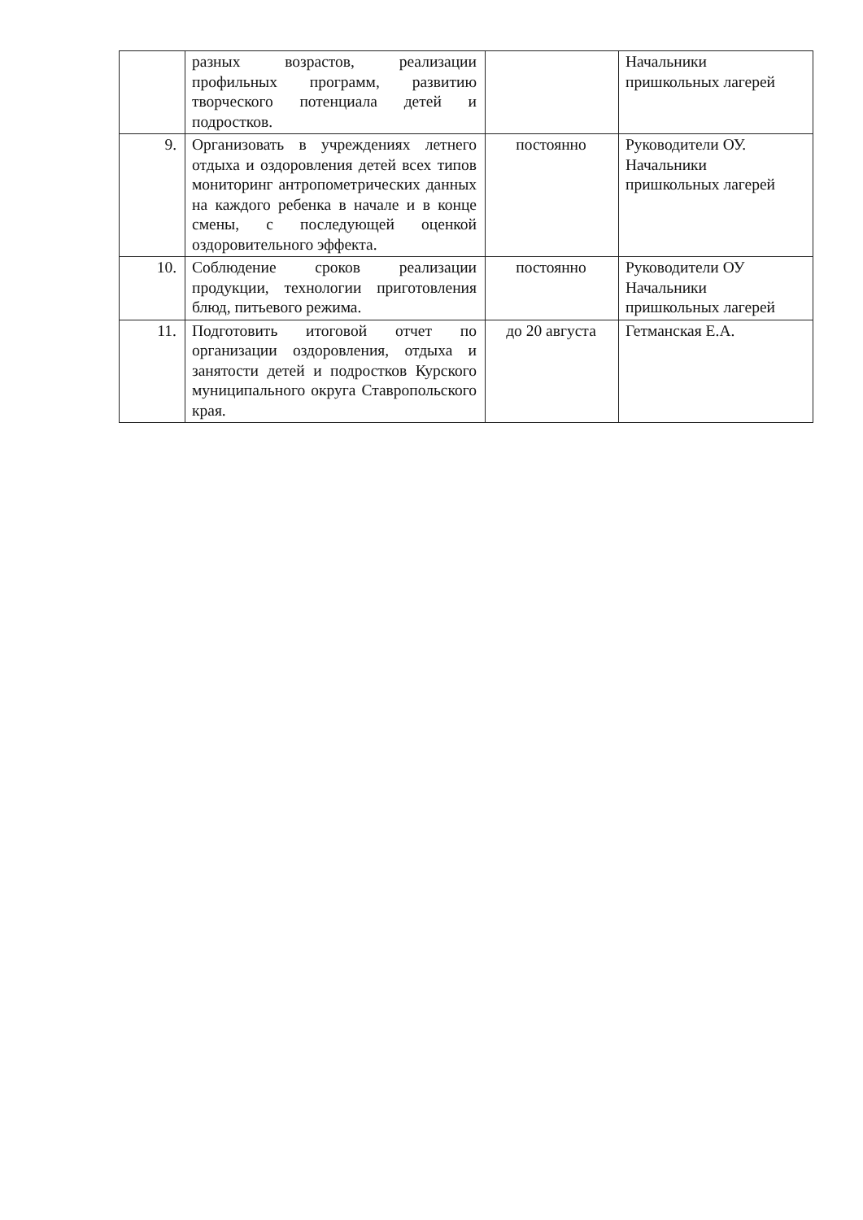| | разных возрастов, реализации профильных программ, развитию творческого потенциала детей и подростков. | | Начальники пришкольных лагерей |
| 9. | Организовать в учреждениях летнего отдыха и оздоровления детей всех типов мониторинг антропометрических данных на каждого ребенка в начале и в конце смены, с последующей оценкой оздоровительного эффекта. | постоянно | Руководители ОУ. Начальники пришкольных лагерей |
| 10. | Соблюдение сроков реализации продукции, технологии приготовления блюд, питьевого режима. | постоянно | Руководители ОУ Начальники пришкольных лагерей |
| 11. | Подготовить итоговой отчет по организации оздоровления, отдыха и занятости детей и подростков Курского муниципального округа Ставропольского края. | до 20 августа | Гетманская Е.А. |